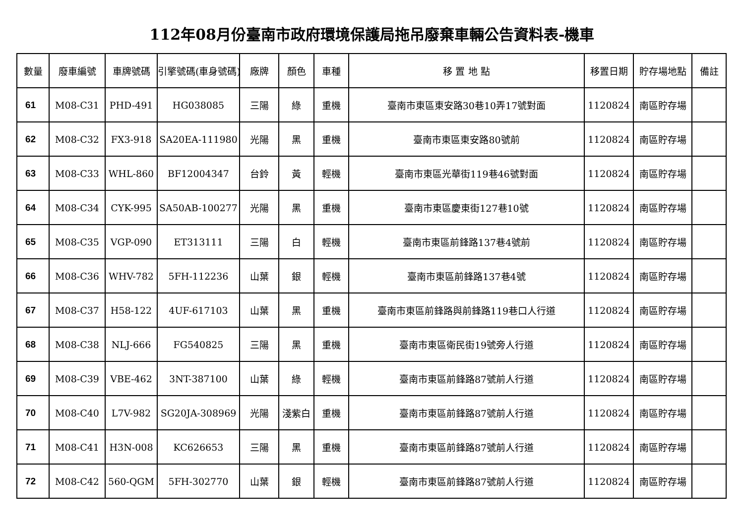112年08月份臺南市政府環境保護局拖吊廢棄車輛公告資料表-機車
| 數量 | 廢車編號 | 車牌號碼 | 引擎號碼(車身號碼) | 廠牌 | 顏色 | 車種 | 移 置 地 點 | 移置日期 | 貯存場地點 | 備註 |
| --- | --- | --- | --- | --- | --- | --- | --- | --- | --- | --- |
| 61 | M08-C31 | PHD-491 | HG038085 | 三陽 | 綠 | 重機 | 臺南市東區東安路30巷10弄17號對面 | 1120824 | 南區貯存場 | |
| 62 | M08-C32 | FX3-918 | SA20EA-111980 | 光陽 | 黑 | 重機 | 臺南市東區東安路80號前 | 1120824 | 南區貯存場 | |
| 63 | M08-C33 | WHL-860 | BF12004347 | 台鈴 | 黃 | 輕機 | 臺南市東區光華街119巷46號對面 | 1120824 | 南區貯存場 | |
| 64 | M08-C34 | CYK-995 | SA50AB-100277 | 光陽 | 黑 | 重機 | 臺南市東區慶東街127巷10號 | 1120824 | 南區貯存場 | |
| 65 | M08-C35 | VGP-090 | ET313111 | 三陽 | 白 | 輕機 | 臺南市東區前鋒路137巷4號前 | 1120824 | 南區貯存場 | |
| 66 | M08-C36 | WHV-782 | 5FH-112236 | 山葉 | 銀 | 輕機 | 臺南市東區前鋒路137巷4號 | 1120824 | 南區貯存場 | |
| 67 | M08-C37 | H58-122 | 4UF-617103 | 山葉 | 黑 | 重機 | 臺南市東區前鋒路與前鋒路119巷口人行道 | 1120824 | 南區貯存場 | |
| 68 | M08-C38 | NLJ-666 | FG540825 | 三陽 | 黑 | 重機 | 臺南市東區衛民街19號旁人行道 | 1120824 | 南區貯存場 | |
| 69 | M08-C39 | VBE-462 | 3NT-387100 | 山葉 | 綠 | 輕機 | 臺南市東區前鋒路87號前人行道 | 1120824 | 南區貯存場 | |
| 70 | M08-C40 | L7V-982 | SG20JA-308969 | 光陽 | 淺紫白 | 重機 | 臺南市東區前鋒路87號前人行道 | 1120824 | 南區貯存場 | |
| 71 | M08-C41 | H3N-008 | KC626653 | 三陽 | 黑 | 重機 | 臺南市東區前鋒路87號前人行道 | 1120824 | 南區貯存場 | |
| 72 | M08-C42 | 560-QGM | 5FH-302770 | 山葉 | 銀 | 輕機 | 臺南市東區前鋒路87號前人行道 | 1120824 | 南區貯存場 | |